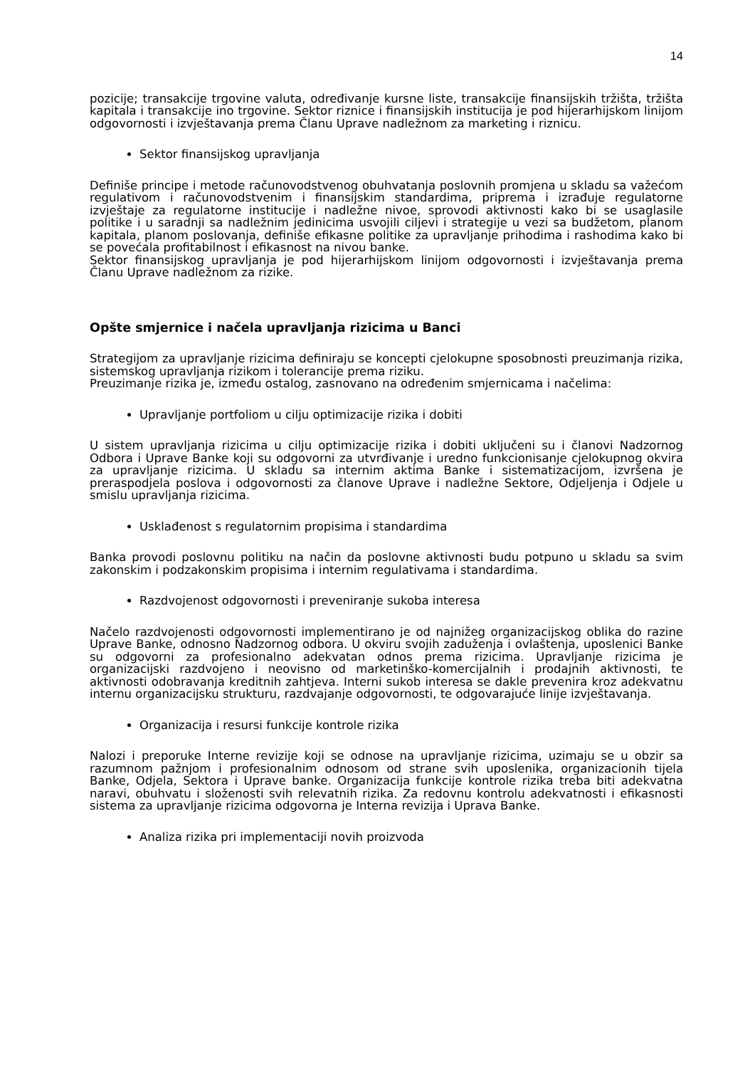14
pozicije; transakcije trgovine valuta, određivanje kursne liste, transakcije finansijskih tržišta, tržišta kapitala i transakcije ino trgovine. Sektor riznice i finansijskih institucija je pod hijerarhijskom linijom odgovornosti i izvještavanja prema Članu Uprave nadležnom za marketing i riznicu.
Sektor finansijskog upravljanja
Definiše principe i metode računovodstvenog obuhvatanja poslovnih promjena u skladu sa važećom regulativom i računovodstvenim i finansijskim standardima, priprema i izrađuje regulatorne izvještaje za regulatorne institucije i nadležne nivoe, sprovodi aktivnosti kako bi se usaglasile politike i u saradnji sa nadležnim jedinicima usvojili ciljevi i strategije u vezi sa budžetom, planom kapitala, planom poslovanja, definiše efikasne politike za upravljanje prihodima i rashodima kako bi se povećala profitabilnost i efikasnost na nivou banke.
Sektor finansijskog upravljanja je pod hijerarhijskom linijom odgovornosti i izvještavanja prema Članu Uprave nadležnom za rizike.
Opšte smjernice i načela upravljanja rizicima u Banci
Strategijom za upravljanje rizicima definiraju se koncepti cjelokupne sposobnosti preuzimanja rizika, sistemskog upravljanja rizikom i tolerancije prema riziku.
Preuzimanje rizika je, između ostalog, zasnovano na određenim smjernicama i načelima:
Upravljanje portfoliom u cilju optimizacije rizika i dobiti
U sistem upravljanja rizicima u cilju optimizacije rizika i dobiti uključeni su i članovi Nadzornog Odbora i Uprave Banke koji su odgovorni za utvrđivanje i uredno funkcionisanje cjelokupnog okvira za upravljanje rizicima. U skladu sa internim aktima Banke i sistematizacijom, izvršena je preraspodjela poslova i odgovornosti za članove Uprave i nadležne Sektore, Odjeljenja i Odjele u smislu upravljanja rizicima.
Usklađenost s regulatornim propisima i standardima
Banka provodi poslovnu politiku na način da poslovne aktivnosti budu potpuno u skladu sa svim zakonskim i podzakonskim propisima i internim regulativama i standardima.
Razdvojenost odgovornosti i preveniranje sukoba interesa
Načelo razdvojenosti odgovornosti implementirano je od najnižeg organizacijskog oblika do razine Uprave Banke, odnosno Nadzornog odbora. U okviru svojih zaduženja i ovlaštenja, uposlenici Banke su odgovorni za profesionalno adekvatan odnos prema rizicima. Upravljanje rizicima je organizacijski razdvojeno i neovisno od marketinško-komercijalnih i prodajnih aktivnosti, te aktivnosti odobravanja kreditnih zahtjeva. Interni sukob interesa se dakle prevenira kroz adekvatnu internu organizacijsku strukturu, razdvajanje odgovornosti, te odgovarajuće linije izvještavanja.
Organizacija i resursi funkcije kontrole rizika
Nalozi i preporuke Interne revizije koji se odnose na upravljanje rizicima, uzimaju se u obzir sa razumnom pažnjom i profesionalnim odnosom od strane svih uposlenika, organizacionih tijela Banke, Odjela, Sektora i Uprave banke. Organizacija funkcije kontrole rizika treba biti adekvatna naravi, obuhvatu i složenosti svih relevatnih rizika. Za redovnu kontrolu adekvatnosti i efikasnosti sistema za upravljanje rizicima odgovorna je Interna revizija i Uprava Banke.
Analiza rizika pri implementaciji novih proizvoda